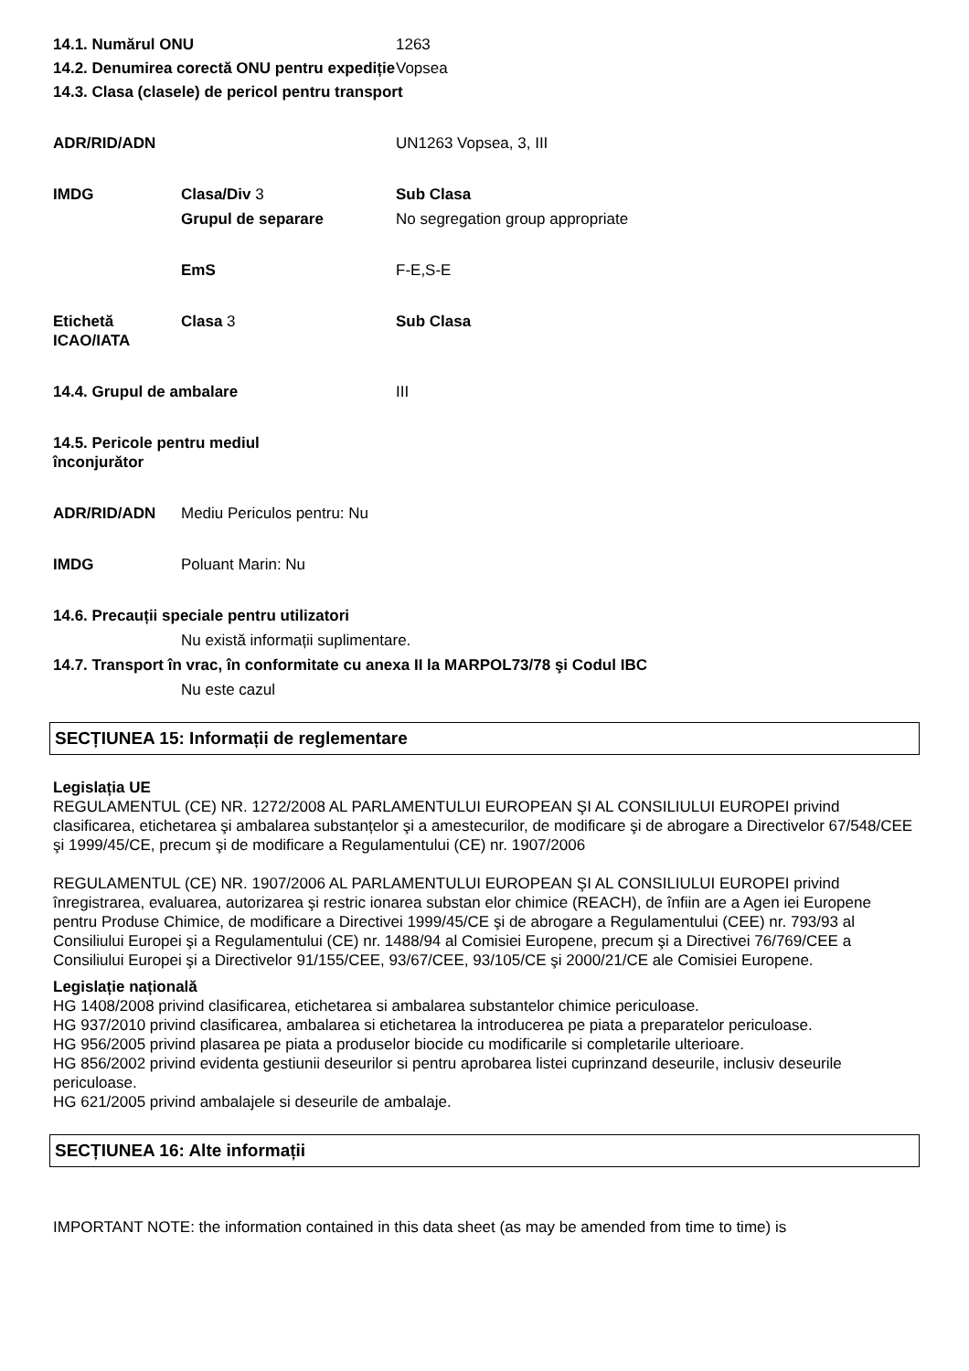14.1. Numărul ONU 1263
14.2. Denumirea corectă ONU pentru expediție
Vopsea
14.3. Clasa (clasele) de pericol pentru transport
ADR/RID/ADN UN1263 Vopsea, 3, III
IMDG Clasa/Div 3 Sub Clasa
Grupul de separare No segregation group appropriate
EmS F-E,S-E
Etichetă ICAO/IATA
Clasa 3 Sub Clasa
14.4. Grupul de ambalare III
14.5. Pericole pentru mediul înconjurător
ADR/RID/ADN Mediu Periculos pentru: Nu
IMDG Poluant Marin: Nu
14.6. Precauții speciale pentru utilizatori
Nu există informații suplimentare.
14.7. Transport în vrac, în conformitate cu anexa II la MARPOL73/78 şi Codul IBC
Nu este cazul
SECȚIUNEA 15: Informații de reglementare
Legislația UE
REGULAMENTUL (CE) NR. 1272/2008 AL PARLAMENTULUI EUROPEAN ŞI AL CONSILIULUI EUROPEI privind clasificarea, etichetarea şi ambalarea substanțelor şi a amestecurilor, de modificare şi de abrogare a Directivelor 67/548/CEE şi 1999/45/CE, precum şi de modificare a Regulamentului (CE) nr. 1907/2006
REGULAMENTUL (CE) NR. 1907/2006 AL PARLAMENTULUI EUROPEAN ŞI AL CONSILIULUI EUROPEI privind înregistrarea, evaluarea, autorizarea şi restric ionarea substan elor chimice (REACH), de înfiin are a Agen iei Europene pentru Produse Chimice, de modificare a Directivei 1999/45/CE şi de abrogare a Regulamentului (CEE) nr. 793/93 al Consiliului Europei şi a Regulamentului (CE) nr. 1488/94 al Comisiei Europene, precum şi a Directivei 76/769/CEE a Consiliului Europei şi a Directivelor 91/155/CEE, 93/67/CEE, 93/105/CE şi 2000/21/CE ale Comisiei Europene.
Legislație națională
HG 1408/2008 privind clasificarea, etichetarea si ambalarea substantelor chimice periculoase.
HG 937/2010 privind clasificarea, ambalarea si etichetarea la introducerea pe piata a preparatelor periculoase.
HG 956/2005 privind plasarea pe piata a produselor biocide cu modificarile si completarile ulterioare.
HG 856/2002 privind evidenta gestiunii deseurilor si pentru aprobarea listei cuprinzand deseurile, inclusiv deseurile periculoase.
HG 621/2005 privind ambalajele si deseurile de ambalaje.
SECȚIUNEA 16: Alte informații
IMPORTANT NOTE: the information contained in this data sheet (as may be amended from time to time) is